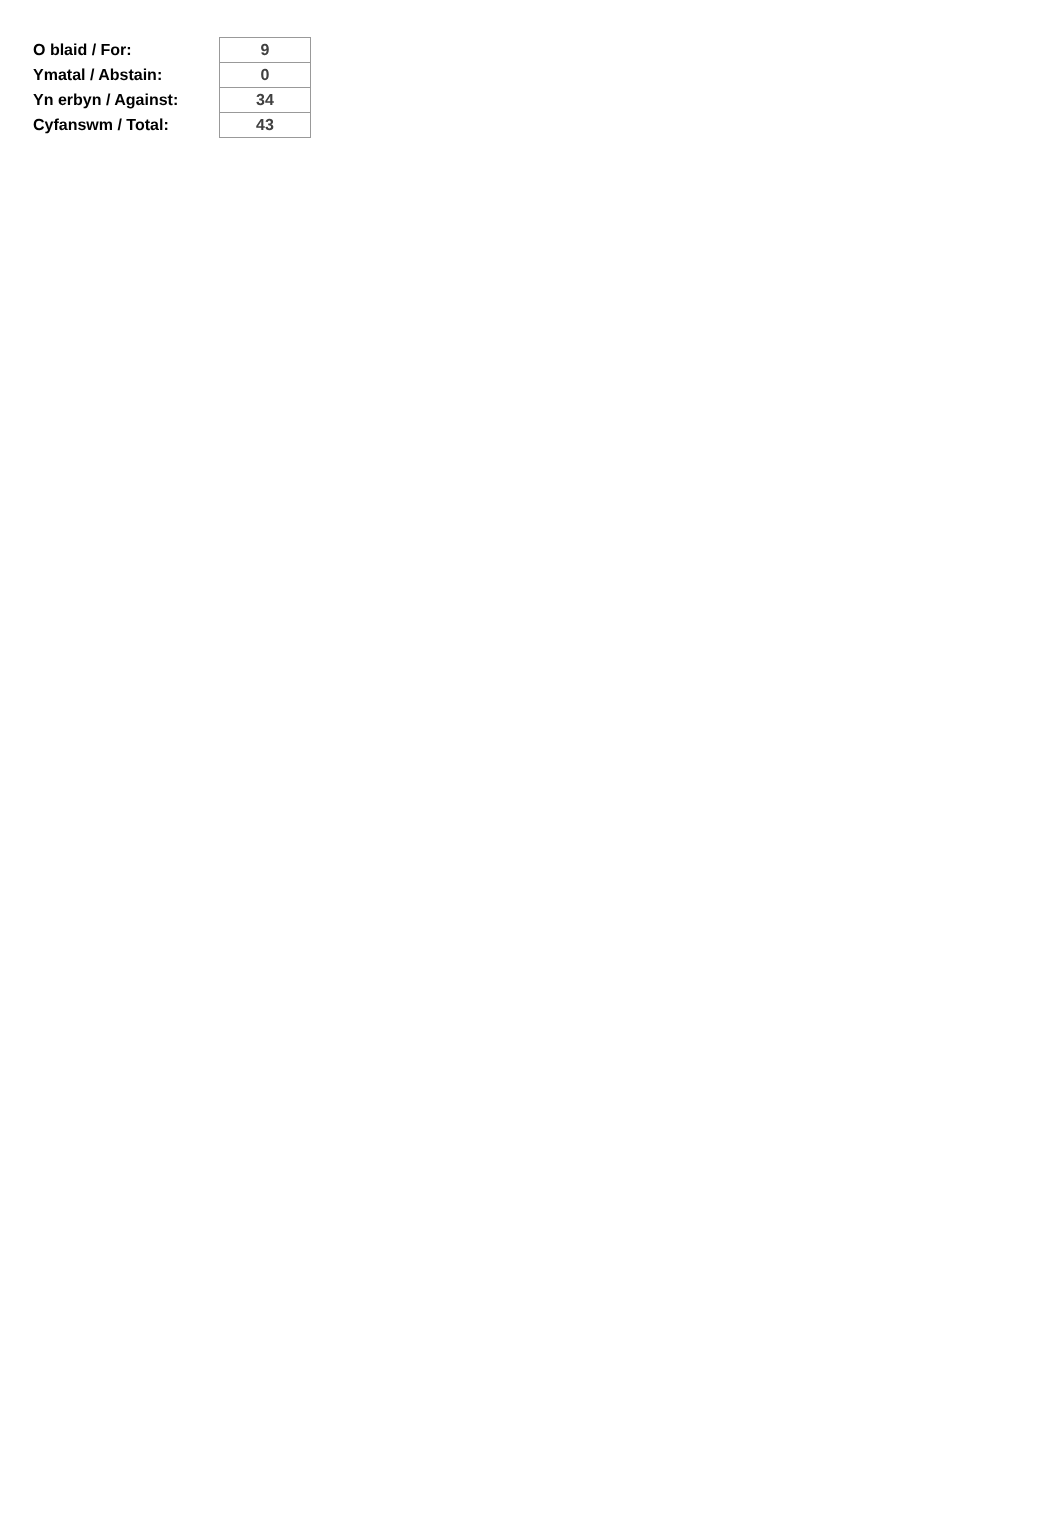| O blaid / For: | 9 |
| Ymatal / Abstain: | 0 |
| Yn erbyn / Against: | 34 |
| Cyfanswm / Total: | 43 |